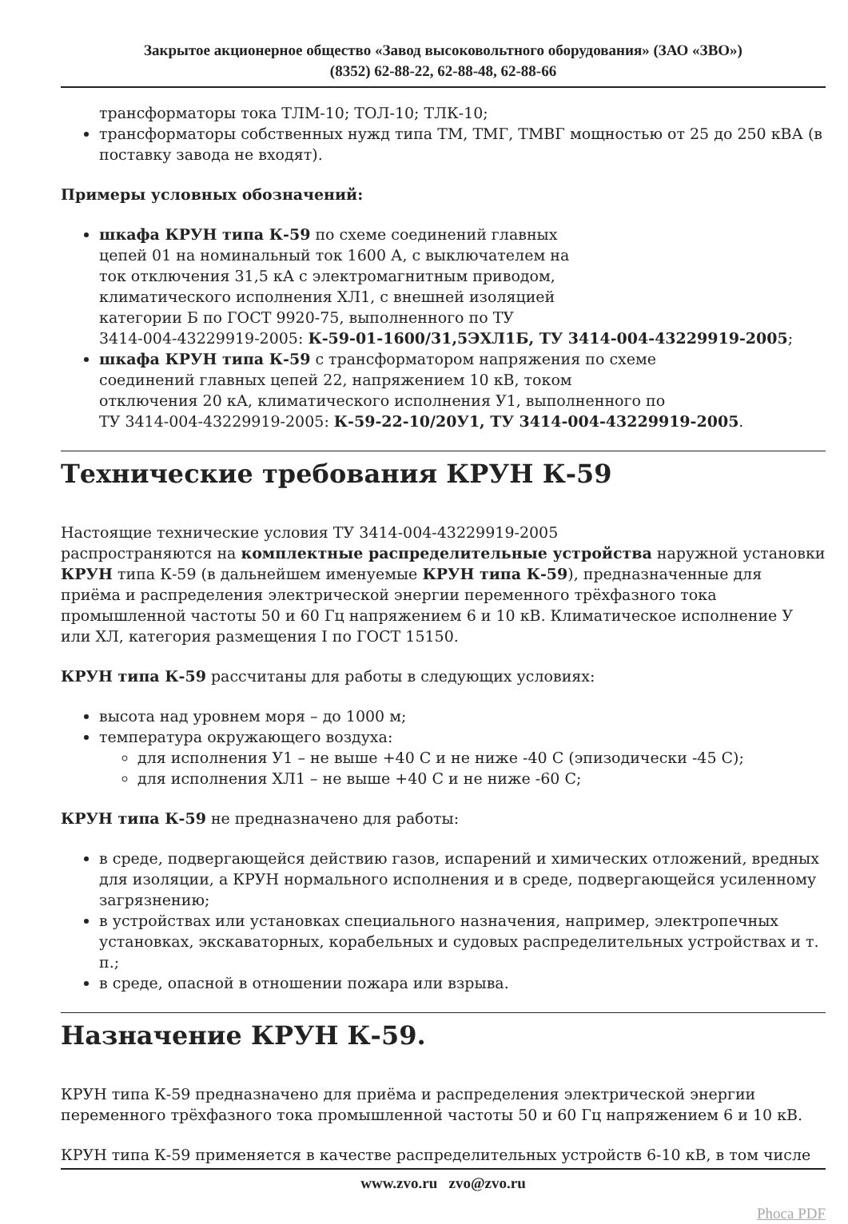Закрытое акционерное общество «Завод высоковольтного оборудования» (ЗАО «ЗВО»)
(8352) 62-88-22, 62-88-48, 62-88-66
трансформаторы тока ТЛМ-10; ТОЛ-10; ТЛК-10;
трансформаторы собственных нужд типа ТМ, ТМГ, ТМВГ мощностью от 25 до 250 кВА (в поставку завода не входят).
Примеры условных обозначений:
шкафа КРУН типа К-59 по схеме соединений главных
цепей 01 на номинальный ток 1600 А, с выключателем на
ток отключения 31,5 кА с электромагнитным приводом,
климатического исполнения ХЛ1, с внешней изоляцией
категории Б по ГОСТ 9920-75, выполненного по ТУ
3414-004-43229919-2005: К-59-01-1600/31,5ЭХЛ1Б, ТУ 3414-004-43229919-2005;
шкафа КРУН типа К-59 с трансформатором напряжения по схеме
соединений главных цепей 22, напряжением 10 кВ, током
отключения 20 кА, климатического исполнения У1, выполненного по
ТУ 3414-004-43229919-2005: К-59-22-10/20У1, ТУ 3414-004-43229919-2005.
Технические требования КРУН К-59
Настоящие технические условия ТУ 3414-004-43229919-2005
распространяются на комплектные распределительные устройства наружной установки КРУН типа К-59 (в дальнейшем именуемые КРУН типа К-59), предназначенные для приёма и распределения электрической энергии переменного трёхфазного тока промышленной частоты 50 и 60 Гц напряжением 6 и 10 кВ. Климатическое исполнение У или ХЛ, категория размещения I по ГОСТ 15150.
КРУН типа К-59 рассчитаны для работы в следующих условиях:
высота над уровнем моря – до 1000 м;
температура окружающего воздуха:
для исполнения У1 – не выше +40 С и не ниже -40 С (эпизодически -45 С);
для исполнения ХЛ1 – не выше +40 С и не ниже -60 С;
КРУН типа К-59 не предназначено для работы:
в среде, подвергающейся действию газов, испарений и химических отложений, вредных для изоляции, а КРУН нормального исполнения и в среде, подвергающейся усиленному загрязнению;
в устройствах или установках специального назначения, например, электропечных установках, экскаваторных, корабельных и судовых распределительных устройствах и т. п.;
в среде, опасной в отношении пожара или взрыва.
Назначение КРУН К-59.
КРУН типа К-59 предназначено для приёма и распределения электрической энергии переменного трёхфазного тока промышленной частоты 50 и 60 Гц напряжением 6 и 10 кВ.
КРУН типа К-59 применяется в качестве распределительных устройств 6-10 кВ, в том числе
www.zvo.ru zvo@zvo.ru
Phoca PDF